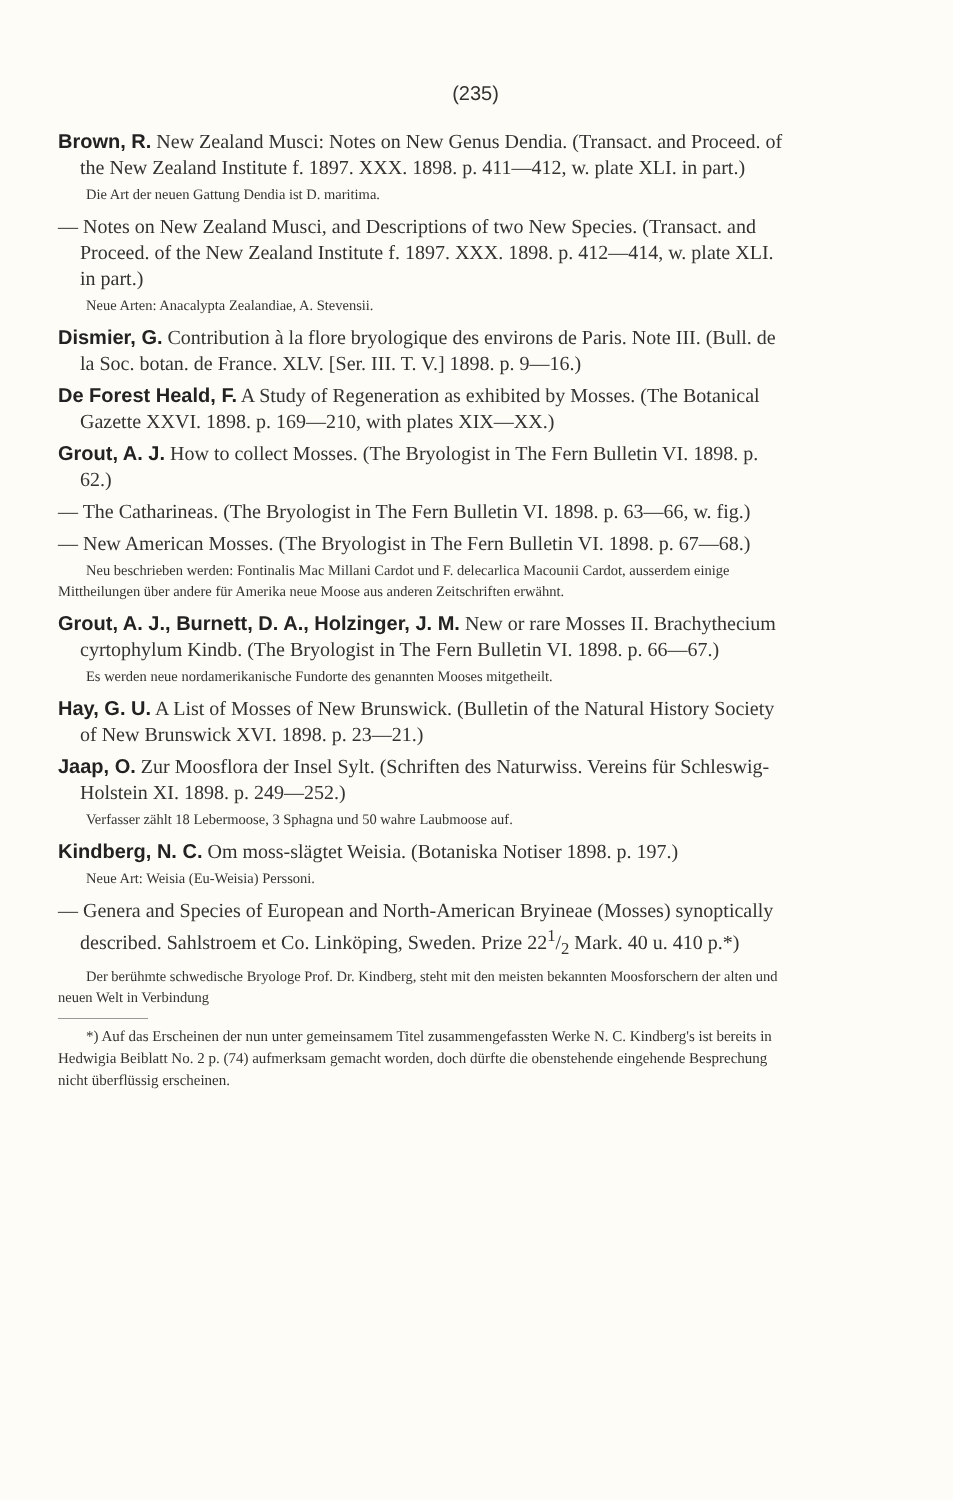(235)
Brown, R. New Zealand Musci: Notes on New Genus Dendia. (Transact. and Proceed. of the New Zealand Institute f. 1897. XXX. 1898. p. 411—412, w. plate XLI. in part.)
Die Art der neuen Gattung Dendia ist D. maritima.
— Notes on New Zealand Musci, and Descriptions of two New Species. (Transact. and Proceed. of the New Zealand Institute f. 1897. XXX. 1898. p. 412—414, w. plate XLI. in part.)
Neue Arten: Anacalypta Zealandiae, A. Stevensii.
Dismier, G. Contribution à la flore bryologique des environs de Paris. Note III. (Bull. de la Soc. botan. de France. XLV. [Ser. III. T. V.] 1898. p. 9—16.)
De Forest Heald, F. A Study of Regeneration as exhibited by Mosses. (The Botanical Gazette XXVI. 1898. p. 169—210, with plates XIX—XX.)
Grout, A. J. How to collect Mosses. (The Bryologist in The Fern Bulletin VI. 1898. p. 62.)
— The Catharineas. (The Bryologist in The Fern Bulletin VI. 1898. p. 63—66, w. fig.)
— New American Mosses. (The Bryologist in The Fern Bulletin VI. 1898. p. 67—68.)
Neu beschrieben werden: Fontinalis Mac Millani Cardot und F. delecarlica Macounii Cardot, ausserdem einige Mittheilungen über andere für Amerika neue Moose aus anderen Zeitschriften erwähnt.
Grout, A. J., Burnett, D. A., Holzinger, J. M. New or rare Mosses II. Brachythecium cyrtophylum Kindb. (The Bryologist in The Fern Bulletin VI. 1898. p. 66—67.)
Es werden neue nordamerikanische Fundorte des genannten Mooses mitgetheilt.
Hay, G. U. A List of Mosses of New Brunswick. (Bulletin of the Natural History Society of New Brunswick XVI. 1898. p. 23—21.)
Jaap, O. Zur Moosflora der Insel Sylt. (Schriften des Naturwiss. Vereins für Schleswig-Holstein XI. 1898. p. 249—252.)
Verfasser zählt 18 Lebermoose, 3 Sphagna und 50 wahre Laubmoose auf.
Kindberg, N. C. Om moss-slägtet Weisia. (Botaniska Notiser 1898. p. 197.)
Neue Art: Weisia (Eu-Weisia) Perssoni.
— Genera and Species of European and North-American Bryineae (Mosses) synoptically described. Sahlstroem et Co. Linköping, Sweden. Prize 221/2 Mark. 40 u. 410 p.*)
Der berühmte schwedische Bryologe Prof. Dr. Kindberg, steht mit den meisten bekannten Moosforschern der alten und neuen Welt in Verbindung
*) Auf das Erscheinen der nun unter gemeinsamem Titel zusammengefassten Werke N. C. Kindberg's ist bereits in Hedwigia Beiblatt No. 2 p. (74) aufmerksam gemacht worden, doch dürfte die obenstehende eingehende Besprechung nicht überflüssig erscheinen.